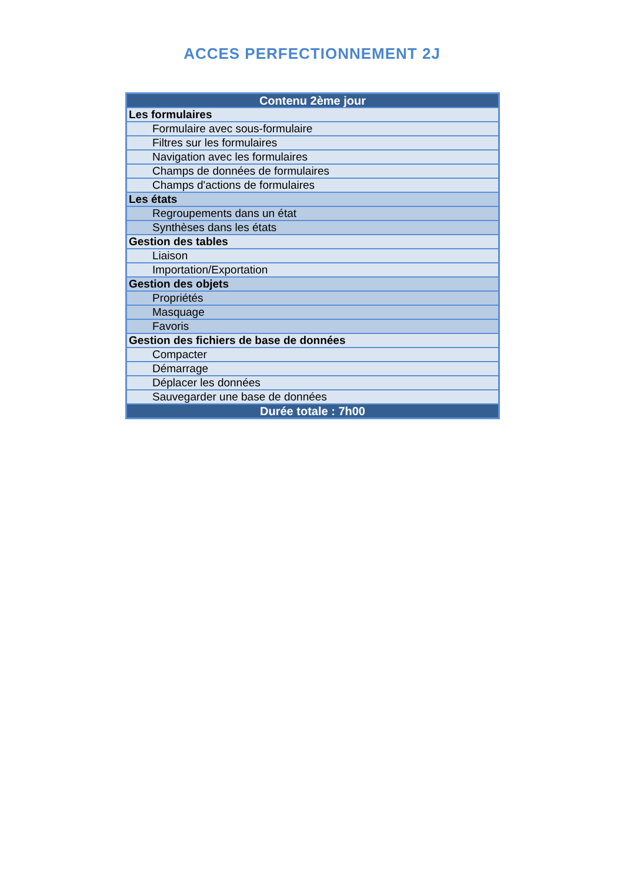ACCES PERFECTIONNEMENT 2J
| Contenu 2ème jour |
| --- |
| Les formulaires |
| Formulaire avec sous-formulaire |
| Filtres sur les formulaires |
| Navigation avec les formulaires |
| Champs de données de formulaires |
| Champs d'actions de formulaires |
| Les états |
| Regroupements dans un état |
| Synthèses dans les états |
| Gestion des tables |
| Liaison |
| Importation/Exportation |
| Gestion des objets |
| Propriétés |
| Masquage |
| Favoris |
| Gestion des fichiers de base de données |
| Compacter |
| Démarrage |
| Déplacer les données |
| Sauvegarder une base de données |
| Durée totale : 7h00 |